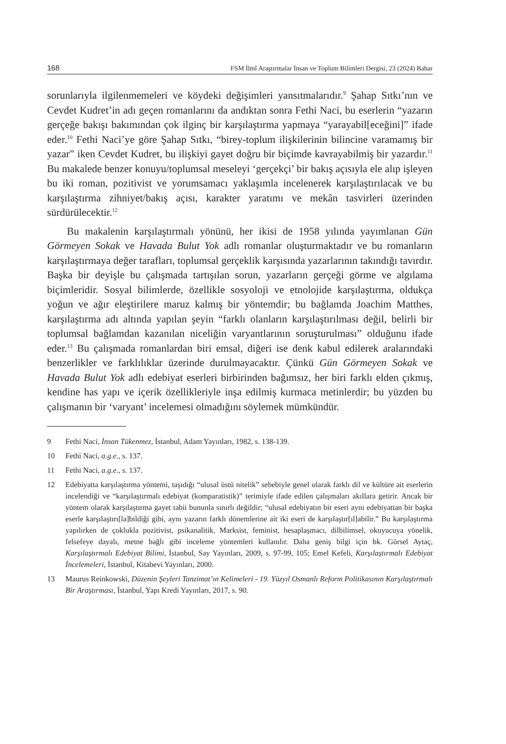168 FSM İlmî Araştırmalar İnsan ve Toplum Bilimleri Dergisi, 23 (2024) Bahar
sorunlarıyla ilgilenmemeleri ve köydeki değişimleri yansıtmalarıdır.<sup>9</sup> Şahap Sıtkı’nın ve Cevdet Kudret’in adı geçen romanlarını da andıktan sonra Fethi Naci, bu eserlerin “yazarın gerçeğe bakışı bakımından çok ilginç bir karşılaştırma yapmaya “yarayabil[eceğini]” ifade eder.<sup>10</sup> Fethi Naci’ye göre Şahap Sıtkı, “birey-toplum ilişkilerinin bilincine varamamış bir yazar” iken Cevdet Kudret, bu ilişkiyi gayet doğru bir biçimde kavrayabilmiş bir yazardır.<sup>11</sup> Bu makalede benzer konuyu/toplumsal meseleyi ‘gerçekçi’ bir bakış açısıyla ele alıp işleyen bu iki roman, pozitivist ve yorumsamacı yaklaşımla incelenerek karşılaştırılacak ve bu karşılaştırma zihniyet/bakış açısı, karakter yaratımı ve mekân tasvirleri üzerinden sürdürülecektir.<sup>12</sup>
Bu makalenin karşılaştırmalı yönünü, her ikisi de 1958 yılında yayımlanan Gün Görmeyen Sokak ve Havada Bulut Yok adlı romanlar oluşturmaktadır ve bu romanların karşılaştırmaya değer tarafları, toplumsal gerçeklik karşısında yazarlarının takındığı tavırdır. Başka bir deyişle bu çalışmada tartışılan sorun, yazarların gerçeği görme ve algılama biçimleridir. Sosyal bilimlerde, özellikle sosyoloji ve etnolojide karşılaştırma, oldukça yoğun ve ağır eleştirilere maruz kalmış bir yöntemdir; bu bağlamda Joachim Matthes, karşılaştırma adı altında yapılan şeyin “farklı olanların karşılaştırılması değil, belirli bir toplumsal bağlamdan kazanılan niceliğin varyantlarının soruşturulması” olduğunu ifade eder.<sup>13</sup> Bu çalışmada romanlardan biri emsal, diğeri ise denk kabul edilerek aralarındaki benzerlikler ve farklılıklar üzerinde durulmayacaktır. Çünkü Gün Görmeyen Sokak ve Havada Bulut Yok adlı edebiyat eserleri birbirinden bağımsız, her biri farklı elden çıkmış, kendine has yapı ve içerik özellikleriyle inşa edilmiş kurmaca metinlerdir; bu yüzden bu çalışmanın bir ‘varyant’ incelemesi olmadığını söylemek mümkündür.
9 Fethi Naci, İnsan Tükenmez, İstanbul, Adam Yayınları, 1982, s. 138-139.
10 Fethi Naci, a.g.e., s. 137.
11 Fethi Naci, a.g.e., s. 137.
12 Edebiyatta karşılaştırma yöntemi, taşıdığı “ulusal üstü nitelik” sebebiyle genel olarak farklı dil ve kültüre ait eserlerin incelendiği ve “karşılaştırmalı edebiyat (komparatistik)” terimiyle ifade edilen çalışmaları akıllara getirir. Ancak bir yöntem olarak karşılaştırma gayet tabii bununla sınırlı değildir; “ulusal edebiyatın bir eseri aynı edebiyattan bir başka eserle karşılaştırı[la]bildiği gibi, aynı yazarın farklı dönemlerine ait iki eseri de karşılaştır[ıl]abilir.” Bu karşılaştırma yapılırken de çoklukla pozitivist, psikanalitik, Marksist, feminist, hesaplaşmacı, dilbilimsel, okuyucuya yönelik, felsefeye dayalı, metne bağlı gibi inceleme yöntemleri kullanılır. Daha geniş bilgi için bk. Gürsel Aytaç, Karşılaştırmalı Edebiyat Bilimi, İstanbul, Say Yayınları, 2009, s. 97-99, 105; Emel Kefeli, Karşılaştırmalı Edebiyat İncelemeleri, İstanbul, Kitabevi Yayınları, 2000.
13 Maurus Reinkowski, Düzenin Şeyleri Tanzimat’ın Kelimeleri - 19. Yüzyıl Osmanlı Reform Politikasının Karşılaştırmalı Bir Araştırması, İstanbul, Yapı Kredi Yayınları, 2017, s. 90.